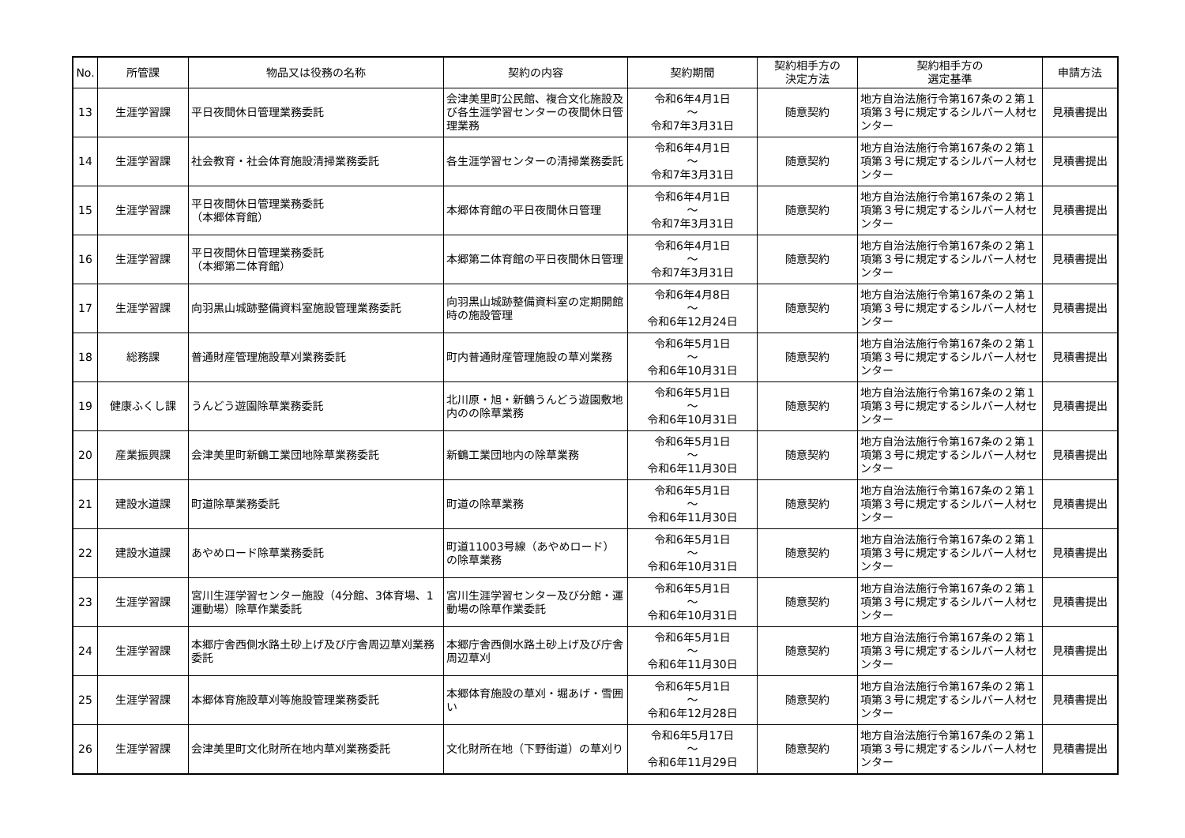| No. | 所管課 | 物品又は役務の名称 | 契約の内容 | 契約期間 | 契約相手方の 決定方法 | 契約相手方の 選定基準 | 申請方法 |
| --- | --- | --- | --- | --- | --- | --- | --- |
| 13 | 生涯学習課 | 平日夜間休日管理業務委託 | 会津美里町公民館、複合文化施設及び各生涯学習センターの夜間休日管理業務 | 令和6年4月1日 ～ 令和7年3月31日 | 随意契約 | 地方自治法施行令第167条の２第１項第３号に規定するシルバー人材センター | 見積書提出 |
| 14 | 生涯学習課 | 社会教育・社会体育施設清掃業務委託 | 各生涯学習センターの清掃業務委託 | 令和6年4月1日 ～ 令和7年3月31日 | 随意契約 | 地方自治法施行令第167条の２第１項第３号に規定するシルバー人材センター | 見積書提出 |
| 15 | 生涯学習課 | 平日夜間休日管理業務委託 （本郷体育館） | 本郷体育館の平日夜間休日管理 | 令和6年4月1日 ～ 令和7年3月31日 | 随意契約 | 地方自治法施行令第167条の２第１項第３号に規定するシルバー人材センター | 見積書提出 |
| 16 | 生涯学習課 | 平日夜間休日管理業務委託 （本郷第二体育館） | 本郷第二体育館の平日夜間休日管理 | 令和6年4月1日 ～ 令和7年3月31日 | 随意契約 | 地方自治法施行令第167条の２第１項第３号に規定するシルバー人材センター | 見積書提出 |
| 17 | 生涯学習課 | 向羽黒山城跡整備資料室施設管理業務委託 | 向羽黒山城跡整備資料室の定期開館時の施設管理 | 令和6年4月8日 ～ 令和6年12月24日 | 随意契約 | 地方自治法施行令第167条の２第１項第３号に規定するシルバー人材センター | 見積書提出 |
| 18 | 総務課 | 普通財産管理施設草刈業務委託 | 町内普通財産管理施設の草刈業務 | 令和6年5月1日 ～ 令和6年10月31日 | 随意契約 | 地方自治法施行令第167条の２第１項第３号に規定するシルバー人材センター | 見積書提出 |
| 19 | 健康ふくし課 | うんどう遊園除草業務委託 | 北川原・旭・新鶴うんどう遊園敷地内のの除草業務 | 令和6年5月1日 ～ 令和6年10月31日 | 随意契約 | 地方自治法施行令第167条の２第１項第３号に規定するシルバー人材センター | 見積書提出 |
| 20 | 産業振興課 | 会津美里町新鶴工業団地除草業務委託 | 新鶴工業団地内の除草業務 | 令和6年5月1日 ～ 令和6年11月30日 | 随意契約 | 地方自治法施行令第167条の２第１項第３号に規定するシルバー人材センター | 見積書提出 |
| 21 | 建設水道課 | 町道除草業務委託 | 町道の除草業務 | 令和6年5月1日 ～ 令和6年11月30日 | 随意契約 | 地方自治法施行令第167条の２第１項第３号に規定するシルバー人材センター | 見積書提出 |
| 22 | 建設水道課 | あやめロード除草業務委託 | 町道11003号線（あやめロード）の除草業務 | 令和6年5月1日 ～ 令和6年10月31日 | 随意契約 | 地方自治法施行令第167条の２第１項第３号に規定するシルバー人材センター | 見積書提出 |
| 23 | 生涯学習課 | 宮川生涯学習センター施設（4分館、3体育場、1運動場）除草作業委託 | 宮川生涯学習センター及び分館・運動場の除草作業委託 | 令和6年5月1日 ～ 令和6年10月31日 | 随意契約 | 地方自治法施行令第167条の２第１項第３号に規定するシルバー人材センター | 見積書提出 |
| 24 | 生涯学習課 | 本郷庁舎西側水路土砂上げ及び庁舎周辺草刈業務委託 | 本郷庁舎西側水路土砂上げ及び庁舎周辺草刈 | 令和6年5月1日 ～ 令和6年11月30日 | 随意契約 | 地方自治法施行令第167条の２第１項第３号に規定するシルバー人材センター | 見積書提出 |
| 25 | 生涯学習課 | 本郷体育施設草刈等施設管理業務委託 | 本郷体育施設の草刈・堀あげ・雪囲い | 令和6年5月1日 ～ 令和6年12月28日 | 随意契約 | 地方自治法施行令第167条の２第１項第３号に規定するシルバー人材センター | 見積書提出 |
| 26 | 生涯学習課 | 会津美里町文化財所在地内草刈業務委託 | 文化財所在地（下野街道）の草刈り | 令和6年5月17日 ～ 令和6年11月29日 | 随意契約 | 地方自治法施行令第167条の２第１項第３号に規定するシルバー人材センター | 見積書提出 |